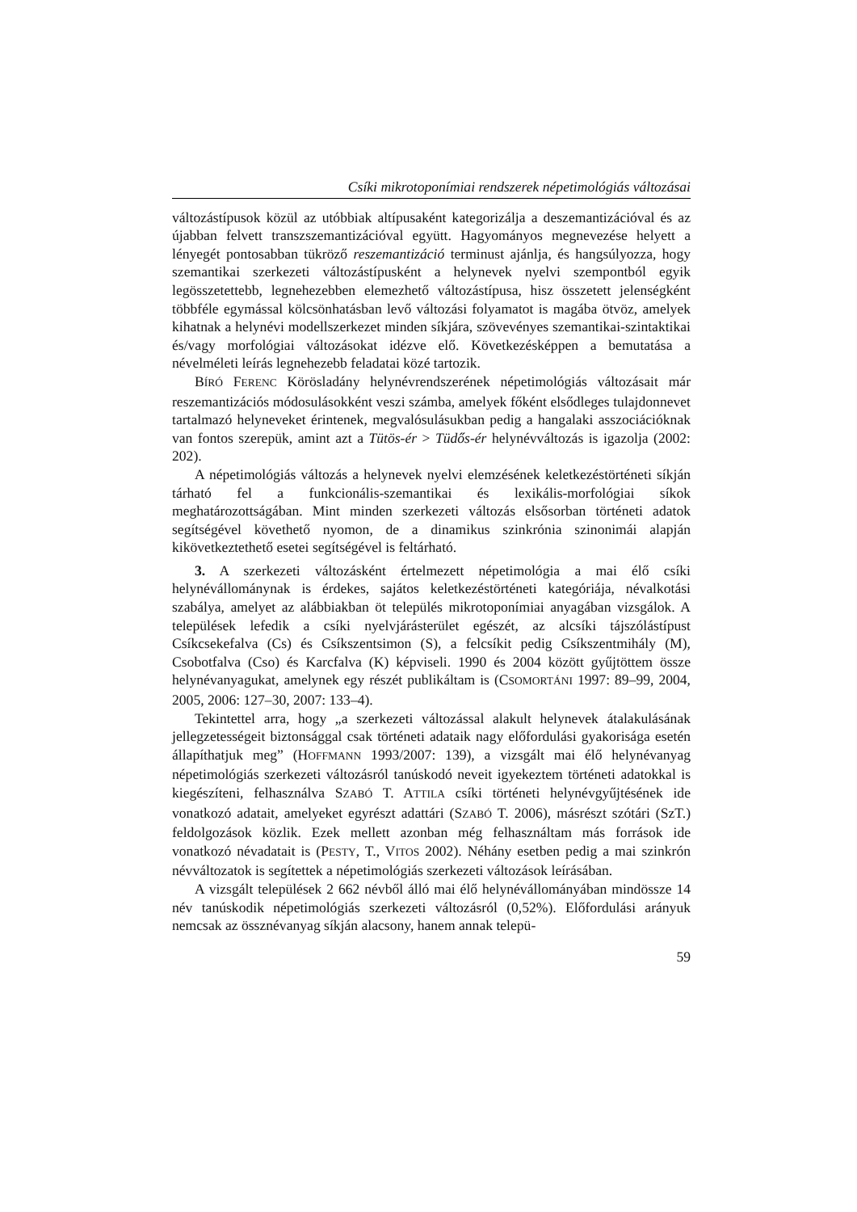Csíki mikrotoponímiai rendszerek népetimológiás változásai
változástípusok közül az utóbbiak altípusaként kategorizálja a deszemantizációval és az újabban felvett transzszemantizációval együtt. Hagyományos megnevezése helyett a lényegét pontosabban tükröző reszemantizáció terminust ajánlja, és hangsúlyozza, hogy szemantikai szerkezeti változástípusként a helynevek nyelvi szempontból egyik legösszetettebb, legnehezebben elemezhető változástípusa, hisz összetett jelenségként többféle egymással kölcsönhatásban levő változási folyamatot is magába ötvöz, amelyek kihatnak a helynévi modellszerkezet minden síkjára, szövevényes szemantikai-szintaktikai és/vagy morfológiai változásokat idézve elő. Következésképpen a bemutatása a névelméleti leírás legnehezebb feladatai közé tartozik.
BÍRÓ FERENC Körösladány helynévrendszerének népetimológiás változásait már reszemantizációs módosulásokként veszi számba, amelyek főként elsődleges tulajdonnevet tartalmazó helyneveket érintenek, megvalósulásukban pedig a hangalaki asszociációknak van fontos szerepük, amint azt a Tütös-ér > Tüdős-ér helynévváltozás is igazolja (2002: 202).
A népetimológiás változás a helynevek nyelvi elemzésének keletkezéstörténeti síkján tárható fel a funkcionális-szemantikai és lexikális-morfológiai síkok meghatározottságában. Mint minden szerkezeti változás elsősorban történeti adatok segítségével követhető nyomon, de a dinamikus szinkrónia szinonimái alapján kikövetkeztethető esetei segítségével is feltárható.
3. A szerkezeti változásként értelmezett népetimológia a mai élő csíki helynévállománynak is érdekes, sajátos keletkezéstörténeti kategóriája, névalkotási szabálya, amelyet az alábbiakban öt település mikrotoponímiai anyagában vizsgálok. A települések lefedik a csíki nyelvjárásterület egészét, az alcsíki tájszólástípust Csíkcsekefalva (Cs) és Csíkszentsimon (S), a felcsíkit pedig Csíkszentmihály (M), Csobotfalva (Cso) és Karcfalva (K) képviseli. 1990 és 2004 között gyűjtöttem össze helynévanyagukat, amelynek egy részét publikáltam is (CSOMORTÁNI 1997: 89–99, 2004, 2005, 2006: 127–30, 2007: 133–4).
Tekintettel arra, hogy „a szerkezeti változással alakult helynevek átalakulásának jellegzetességeit biztonsággal csak történeti adataik nagy előfordulási gyakorisága esetén állapíthatjuk meg” (HOFFMANN 1993/2007: 139), a vizsgált mai élő helynévanyag népetimológiás szerkezeti változásról tanúskodó neveit igyekeztem történeti adatokkal is kiegészíteni, felhasználva SZABÓ T. ATTILA csíki történeti helynévgyűjtésének ide vonatkozó adatait, amelyeket egyrészt adattári (SZABÓ T. 2006), másrészt szótári (SzT.) feldolgozások közlik. Ezek mellett azonban még felhasználtam más források ide vonatkozó névadatait is (PESTY, T., VITOS 2002). Néhány esetben pedig a mai szinkrón névváltozatok is segítettek a népetimológiás szerkezeti változások leírásában.
A vizsgált települések 2 662 névből álló mai élő helynévállományában mindössze 14 név tanúskodik népetimológiás szerkezeti változásról (0,52%). Előfordulási arányuk nemcsak az össznévanyag síkján alacsony, hanem annak telepü-
59